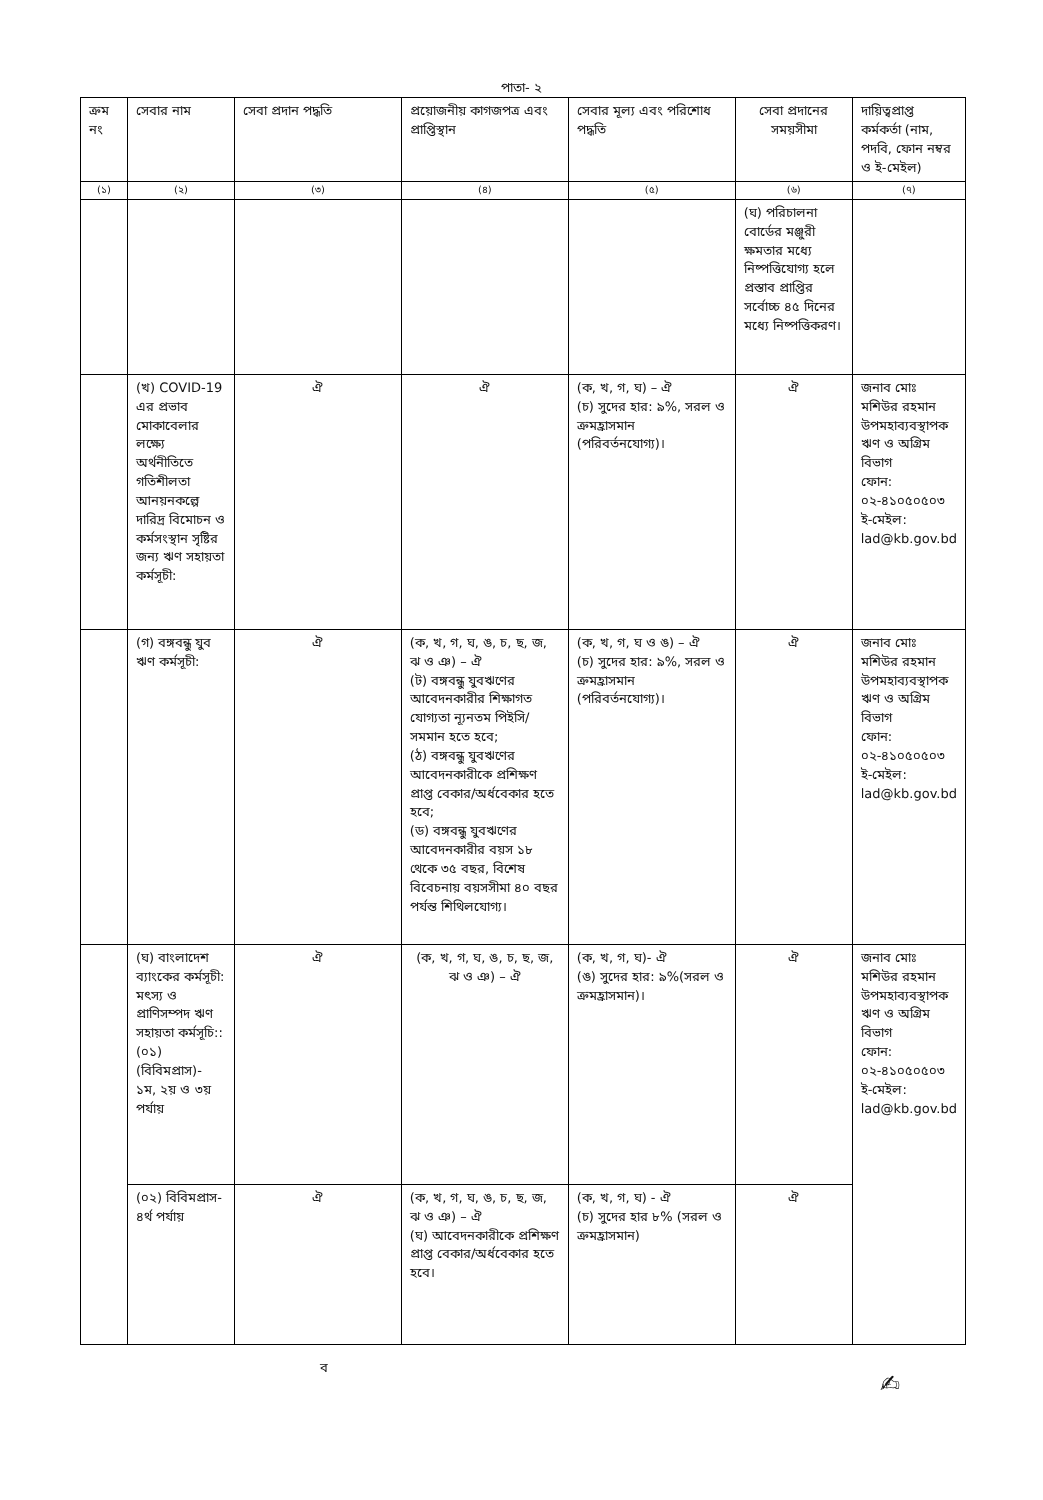পাতা- ২
| ক্রম নং | সেবার নাম | সেবা প্রদান পদ্ধতি | প্রয়োজনীয় কাগজপত্র এবং প্রাপ্তিস্থান | সেবার মূল্য এবং পরিশোধ পদ্ধতি | সেবা প্রদানের সময়সীমা | দায়িত্বপ্রাপ্ত কর্মকর্তা (নাম, পদবি, ফোন নম্বর ও ই-মেইল) |
| --- | --- | --- | --- | --- | --- | --- |
| (১) | (২) | (৩) | (৪) | (৫) | (৬) | (৭) |
| | | | | | (ঘ) পরিচালনা বোর্ডের মঞ্জুরী ক্ষমতার মধ্যে নিষ্পত্তিযোগ্য হলে প্রস্তাব প্রাপ্তির সর্বোচ্চ ৪৫ দিনের মধ্যে নিষ্পত্তিকরণ। | |
| | (খ) COVID-19 এর প্রভাব মোকাবেলার লক্ষ্যে অর্থনীতিতে গতিশীলতা আনয়নকল্পে দারিদ্র বিমোচন ও কর্মসংস্থান সৃষ্টির জন্য ঋণ সহায়তা কর্মসূচী: | ঐ | ঐ | (ক, খ, গ, ঘ) – ঐ (চ) সুদের হার: ৯%, সরল ও ক্রমহ্রাসমান (পরিবর্তনযোগ্য)। | ঐ | জনাব মোঃ মশিউর রহমান উপমহাব্যবস্থাপক ঋণ ও অগ্রিম বিভাগ ফোন: ০২-৪১০৫০৫০৩ ই-মেইল: lad@kb.gov.bd |
| | (গ) বঙ্গবন্ধু যুব ঋণ কর্মসূচী: | ঐ | (ক, খ, গ, ঘ, ঙ, চ, ছ, জ, ঝ ও ঞ) – ঐ (ট) বঙ্গবন্ধু যুবঋণের আবেদনকারীর শিক্ষাগত যোগ্যতা ন্যূনতম পিইসি/সমমান হতে হবে; (ঠ) বঙ্গবন্ধু যুবঋণের আবেদনকারীকে প্রশিক্ষণ প্রাপ্ত বেকার/অর্ধবেকার হতে হবে; (ড) বঙ্গবন্ধু যুবঋণের আবেদনকারীর বয়স ১৮ থেকে ৩৫ বছর, বিশেষ বিবেচনায় বয়সসীমা ৪০ বছর পর্যন্ত শিথিলযোগ্য। | (ক, খ, গ, ঘ ও ঙ) – ঐ (চ) সুদের হার: ৯%, সরল ও ক্রমহ্রাসমান (পরিবর্তনযোগ্য)। | ঐ | জনাব মোঃ মশিউর রহমান উপমহাব্যবস্থাপক ঋণ ও অগ্রিম বিভাগ ফোন: ০২-৪১০৫০৫০৩ ই-মেইল: lad@kb.gov.bd |
| | (ঘ) বাংলাদেশ ব্যাংকের কর্মসূচী: মৎস্য ও প্রাণিসম্পদ ঋণ সহায়তা কর্মসূচি:: (০১) (বিবিমপ্রাস)- ১ম, ২য় ও ৩য় পর্যায় | ঐ | (ক, খ, গ, ঘ, ঙ, চ, ছ, জ, ঝ ও ঞ) – ঐ | (ক, খ, গ, ঘ)- ঐ (ঙ) সুদের হার: ৯%(সরল ও ক্রমহ্রাসমান)। | ঐ | জনাব মোঃ মশিউর রহমান উপমহাব্যবস্থাপক ঋণ ও অগ্রিম বিভাগ ফোন: ০২-৪১০৫০৫০৩ ই-মেইল: lad@kb.gov.bd |
| | (০২) বিবিমপ্রাস- ৪র্থ পর্যায় | ঐ | (ক, খ, গ, ঘ, ঙ, চ, ছ, জ, ঝ ও ঞ) – ঐ (ঘ) আবেদনকারীকে প্রশিক্ষণ প্রাপ্ত বেকার/অর্ধবেকার হতে হবে। | (ক, খ, গ, ঘ) - ঐ (চ) সুদের হার ৮% (সরল ও ক্রমহ্রাসমান) | ঐ | |
ব
✍